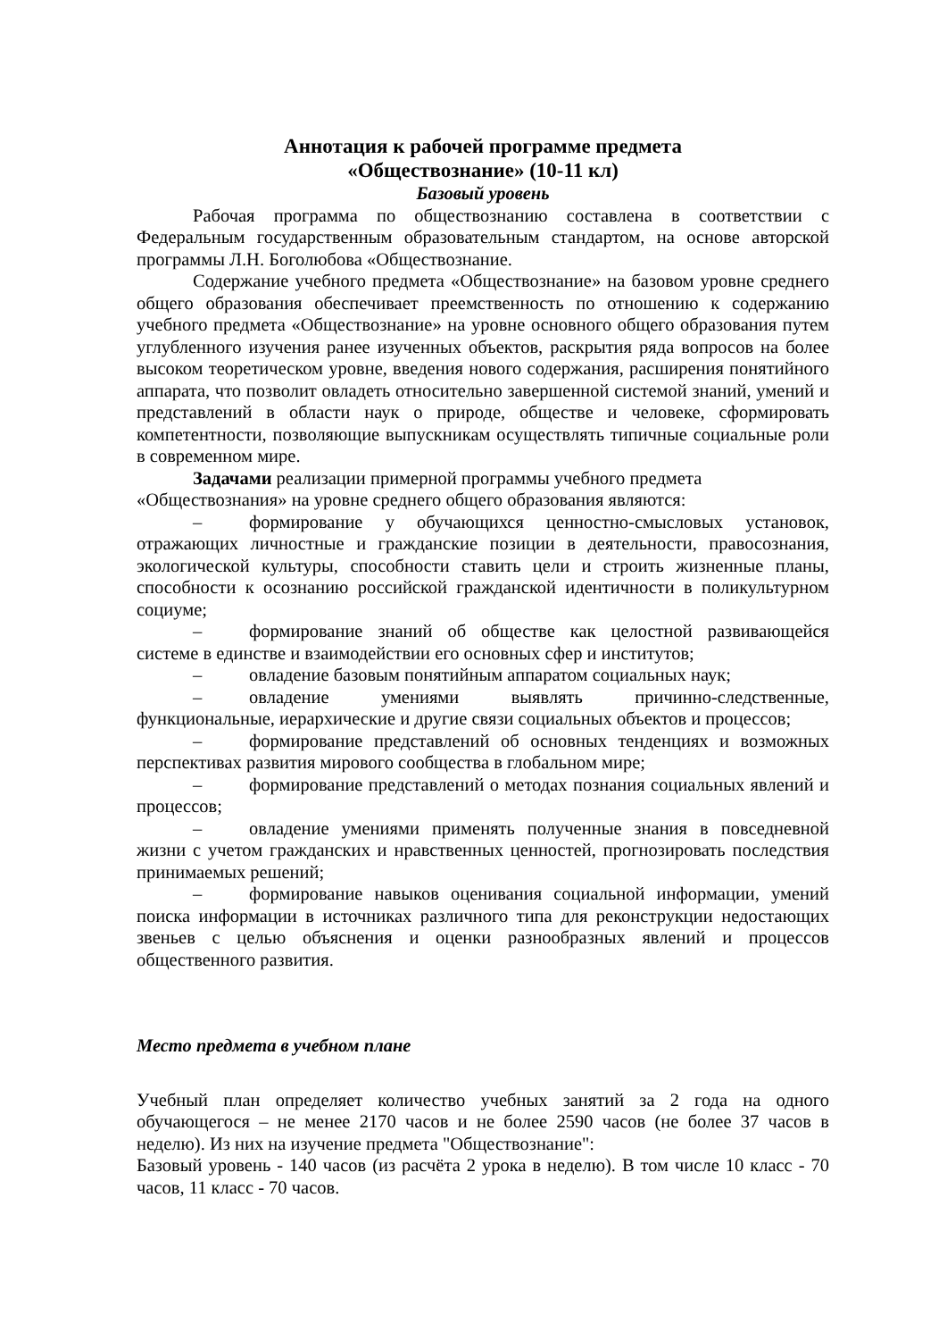Аннотация к рабочей программе предмета
«Обществознание» (10-11 кл)
Базовый уровень
Рабочая программа по обществознанию составлена в соответствии с Федеральным государственным образовательным стандартом, на основе авторской программы Л.Н. Боголюбова «Обществознание.
Содержание учебного предмета «Обществознание» на базовом уровне среднего общего образования обеспечивает преемственность по отношению к содержанию учебного предмета «Обществознание» на уровне основного общего образования путем углубленного изучения ранее изученных объектов, раскрытия ряда вопросов на более высоком теоретическом уровне, введения нового содержания, расширения понятийного аппарата, что позволит овладеть относительно завершенной системой знаний, умений и представлений в области наук о природе, обществе и человеке, сформировать компетентности, позволяющие выпускникам осуществлять типичные социальные роли в современном мире.
Задачами реализации примерной программы учебного предмета
«Обществознания» на уровне среднего общего образования являются:
– формирование у обучающихся ценностно-смысловых установок, отражающих личностные и гражданские позиции в деятельности, правосознания, экологической культуры, способности ставить цели и строить жизненные планы, способности к осознанию российской гражданской идентичности в поликультурном социуме;
– формирование знаний об обществе как целостной развивающейся системе в единстве и взаимодействии его основных сфер и институтов;
– овладение базовым понятийным аппаратом социальных наук;
– овладение умениями выявлять причинно-следственные, функциональные, иерархические и другие связи социальных объектов и процессов;
– формирование представлений об основных тенденциях и возможных перспективах развития мирового сообщества в глобальном мире;
– формирование представлений о методах познания социальных явлений и процессов;
– овладение умениями применять полученные знания в повседневной жизни с учетом гражданских и нравственных ценностей, прогнозировать последствия принимаемых решений;
– формирование навыков оценивания социальной информации, умений поиска информации в источниках различного типа для реконструкции недостающих звеньев с целью объяснения и оценки разнообразных явлений и процессов общественного развития.
Место предмета в учебном плане
Учебный план определяет количество учебных занятий за 2 года на одного обучающегося – не менее 2170 часов и не более 2590 часов (не более 37 часов в неделю). Из них на изучение предмета "Обществознание":
Базовый уровень - 140 часов (из расчёта 2 урока в неделю). В том числе 10 класс - 70 часов, 11 класс - 70 часов.